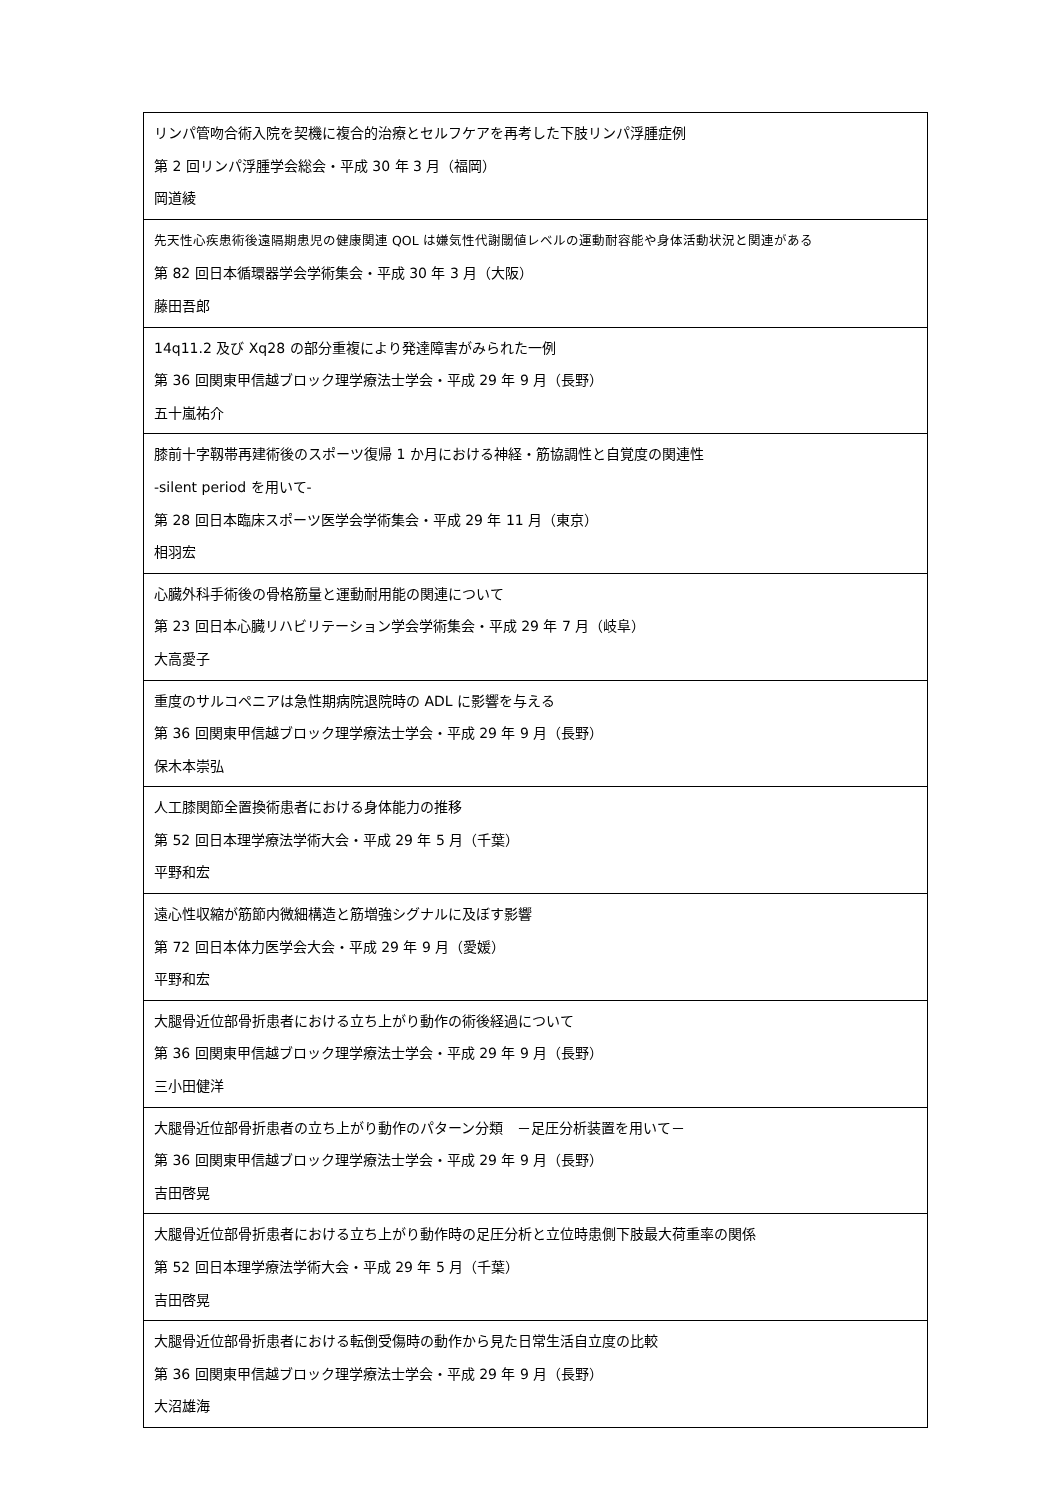| リンパ管吻合術入院を契機に複合的治療とセルフケアを再考した下肢リンパ浮腫症例 第 2 回リンパ浮腫学会総会・平成 30 年 3 月（福岡） 岡道綾 |
| 先天性心疾患術後遠隔期患児の健康関連 QOL は嫌気性代謝閾値レベルの運動耐容能や身体活動状況と関連がある 第 82 回日本循環器学会学術集会・平成 30 年 3 月（大阪） 藤田吾郎 |
| 14q11.2 及び Xq28 の部分重複により発達障害がみられた一例 第 36 回関東甲信越ブロック理学療法士学会・平成 29 年 9 月（長野） 五十嵐祐介 |
| 膝前十字靱帯再建術後のスポーツ復帰 1 か月における神経・筋協調性と自覚度の関連性 -silent period を用いて- 第 28 回日本臨床スポーツ医学会学術集会・平成 29 年 11 月（東京） 相羽宏 |
| 心臓外科手術後の骨格筋量と運動耐用能の関連について 第 23 回日本心臓リハビリテーション学会学術集会・平成 29 年 7 月（岐阜） 大高愛子 |
| 重度のサルコペニアは急性期病院退院時の ADL に影響を与える 第 36 回関東甲信越ブロック理学療法士学会・平成 29 年 9 月（長野） 保木本崇弘 |
| 人工膝関節全置換術患者における身体能力の推移 第 52 回日本理学療法学術大会・平成 29 年 5 月（千葉） 平野和宏 |
| 遠心性収縮が筋節内微細構造と筋増強シグナルに及ぼす影響 第 72 回日本体力医学会大会・平成 29 年 9 月（愛媛） 平野和宏 |
| 大腿骨近位部骨折患者における立ち上がり動作の術後経過について 第 36 回関東甲信越ブロック理学療法士学会・平成 29 年 9 月（長野） 三小田健洋 |
| 大腿骨近位部骨折患者の立ち上がり動作のパターン分類 －足圧分析装置を用いて－ 第 36 回関東甲信越ブロック理学療法士学会・平成 29 年 9 月（長野） 吉田啓晃 |
| 大腿骨近位部骨折患者における立ち上がり動作時の足圧分析と立位時患側下肢最大荷重率の関係 第 52 回日本理学療法学術大会・平成 29 年 5 月（千葉） 吉田啓晃 |
| 大腿骨近位部骨折患者における転倒受傷時の動作から見た日常生活自立度の比較 第 36 回関東甲信越ブロック理学療法士学会・平成 29 年 9 月（長野） 大沼雄海 |